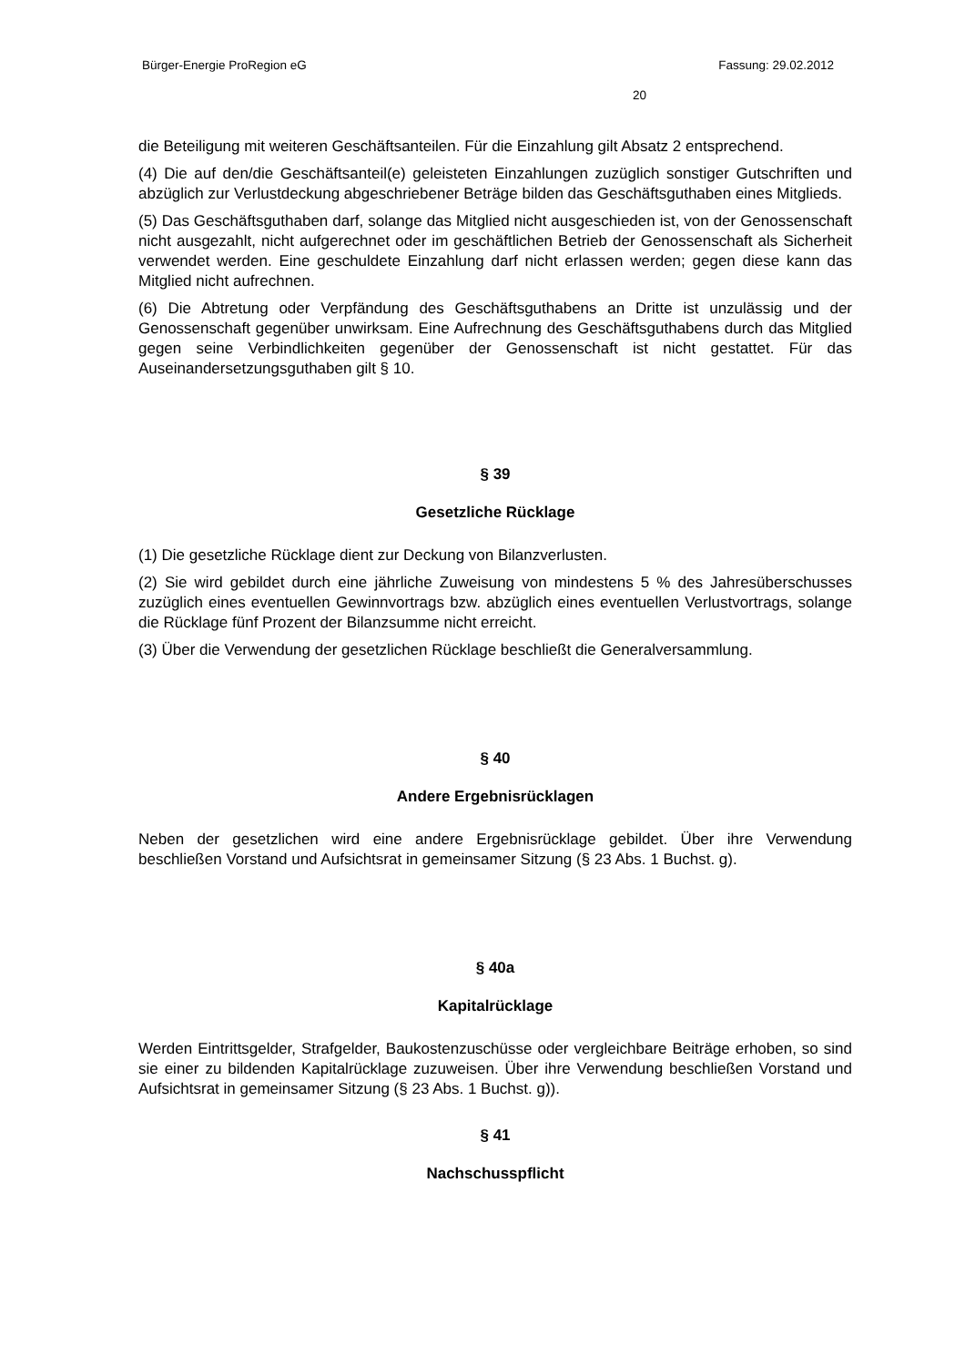Bürger-Energie ProRegion eG Fassung: 29.02.2012
20
die Beteiligung mit weiteren Geschäftsanteilen. Für die Einzahlung gilt Absatz 2 entsprechend.
(4) Die auf den/die Geschäftsanteil(e) geleisteten Einzahlungen zuzüglich sonstiger Gutschriften und abzüglich zur Verlustdeckung abgeschriebener Beträge bilden das Geschäftsguthaben eines Mitglieds.
(5) Das Geschäftsguthaben darf, solange das Mitglied nicht ausgeschieden ist, von der Genossenschaft nicht ausgezahlt, nicht aufgerechnet oder im geschäftlichen Betrieb der Genossenschaft als Sicherheit verwendet werden. Eine geschuldete Einzahlung darf nicht erlassen werden; gegen diese kann das Mitglied nicht aufrechnen.
(6) Die Abtretung oder Verpfändung des Geschäftsguthabens an Dritte ist unzulässig und der Genossenschaft gegenüber unwirksam. Eine Aufrechnung des Geschäftsguthabens durch das Mitglied gegen seine Verbindlichkeiten gegenüber der Genossenschaft ist nicht gestattet. Für das Auseinandersetzungsguthaben gilt § 10.
§ 39
Gesetzliche Rücklage
(1) Die gesetzliche Rücklage dient zur Deckung von Bilanzverlusten.
(2) Sie wird gebildet durch eine jährliche Zuweisung von mindestens 5 % des Jahresüberschusses zuzüglich eines eventuellen Gewinnvortrags bzw. abzüglich eines eventuellen Verlustvortrags, solange die Rücklage fünf Prozent der Bilanzsumme nicht erreicht.
(3) Über die Verwendung der gesetzlichen Rücklage beschließt die Generalversammlung.
§ 40
Andere Ergebnisrücklagen
Neben der gesetzlichen wird eine andere Ergebnisrücklage gebildet. Über ihre Verwendung beschließen Vorstand und Aufsichtsrat in gemeinsamer Sitzung (§ 23 Abs. 1 Buchst. g).
§ 40a
Kapitalrücklage
Werden Eintrittsgelder, Strafgelder, Baukostenzuschüsse oder vergleichbare Beiträge erhoben, so sind sie einer zu bildenden Kapitalrücklage zuzuweisen. Über ihre Verwendung beschließen Vorstand und Aufsichtsrat in gemeinsamer Sitzung (§ 23 Abs. 1 Buchst. g)).
§ 41
Nachschusspflicht